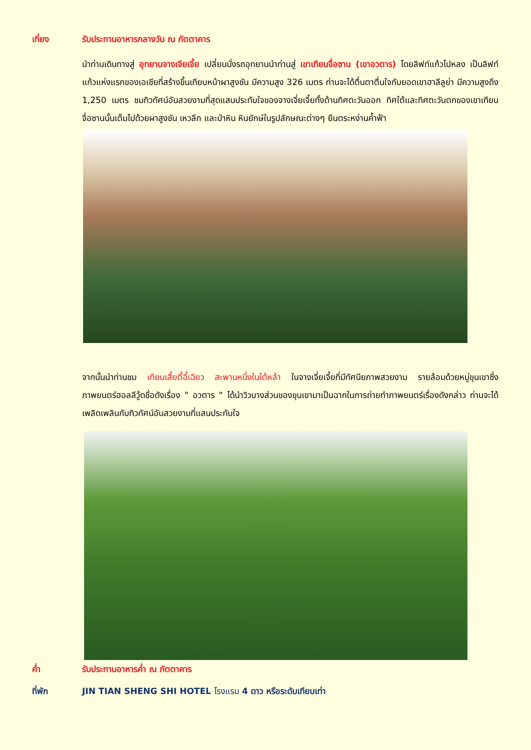เที่ยง รับประทานอาหารกลางวัน ณ ภัตตาคาร
นำท่านเดินทางสู่ อุทยานจางเจียเจี้ย เปลี่ยนนั่งรถอุทยานนำท่านสู่ เขาเทียนจื่อซาน (เขาอวตาร) โดยลิฟท์แก้วไปหลง เป็นลิฟท์แก้วแห่งแรกของเอเชียที่สร้างขึ้นเทียบหน้าผาสูงชัน มีความสูง 326 เมตร ท่านจะได้ตื่นตาตื่นใจกับยอดเขาฮาลีลูย่า มีความสูงถึง 1,250 เมตร ชมทิวทัศน์อันสวยงามที่สุดแสนประทับใจของจางเจี่ยเจี้ยทั้งด้านทิศตะวันออก ทิศใต้และทิศตะวันตกของเขาเทียนจื่อซานนั้นเต็มไปด้วยผาสูงชัน เหวลึก และป่าหิน หินยักษ์ในรูปลักษณะต่างๆ ยืนตระหง่านค้ำฟ้า
จากนั้นนำท่านชม เทียนเสี้ยตี้อี้เฉียว สะพานหนึ่งในใต้หล้า ในจางเจี่ยเจี้ยที่มีทัศนียภาพสวยงาม รายล้อมด้วยหมู่ขุนเขาซึ่งภาพยนตร์ฮอลลีวู้ดชื่อดังเรื่อง " อวตาร " ได้นำวิวบางส่วนของขุนเขามาเป็นฉากในการถ่ายทำภาพยนตร์เรื่องดังกล่าว ท่านจะได้เพลิดเพลินกับทิวทัศน์อันสวยงามที่แสนประทับใจ
ค่ำ รับประทานอาหารค่ำ ณ ภัตตาคาร
ที่พัก JIN TIAN SHENG SHI HOTEL โรงแรม 4 ดาว หรือระดับเทียบเท่า